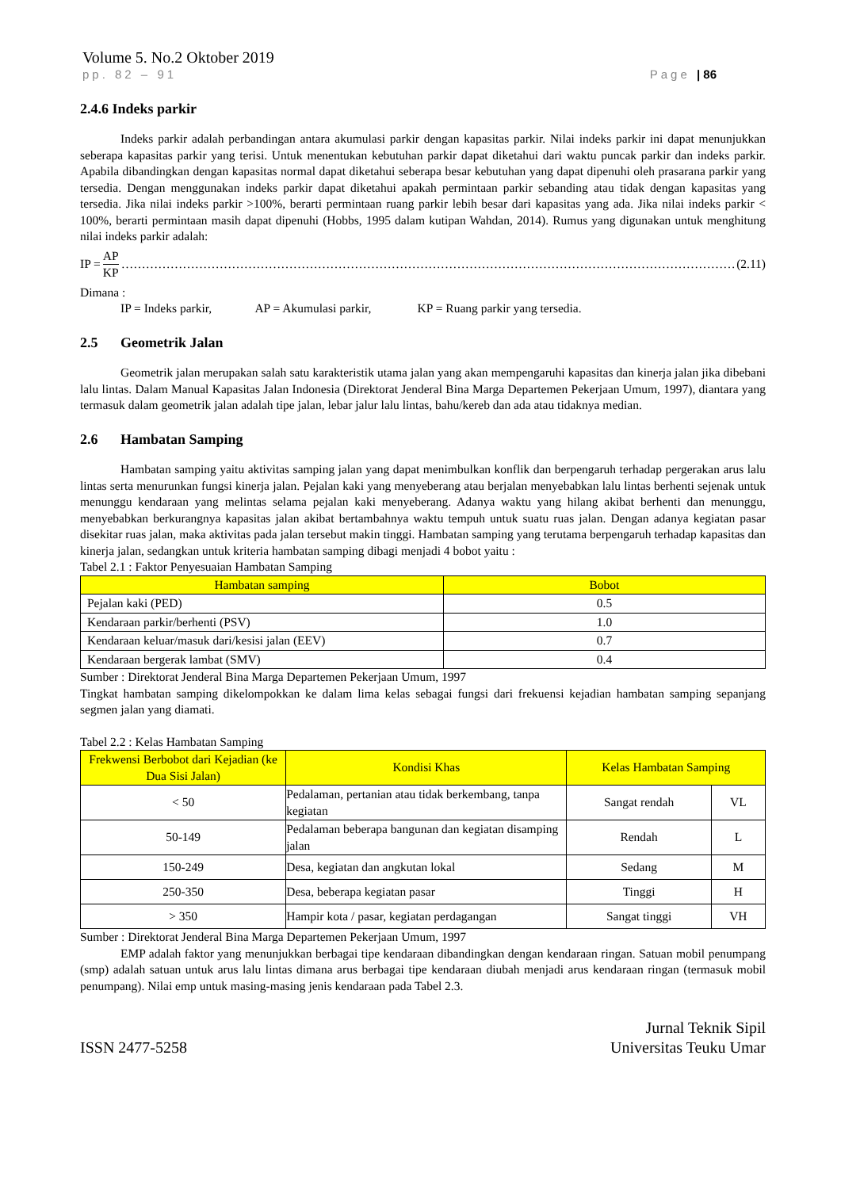Volume 5. No.2 Oktober 2019
pp. 82 – 91 Page | 86
2.4.6 Indeks parkir
Indeks parkir adalah perbandingan antara akumulasi parkir dengan kapasitas parkir. Nilai indeks parkir ini dapat menunjukkan seberapa kapasitas parkir yang terisi. Untuk menentukan kebutuhan parkir dapat diketahui dari waktu puncak parkir dan indeks parkir. Apabila dibandingkan dengan kapasitas normal dapat diketahui seberapa besar kebutuhan yang dapat dipenuhi oleh prasarana parkir yang tersedia. Dengan menggunakan indeks parkir dapat diketahui apakah permintaan parkir sebanding atau tidak dengan kapasitas yang tersedia. Jika nilai indeks parkir >100%, berarti permintaan ruang parkir lebih besar dari kapasitas yang ada. Jika nilai indeks parkir < 100%, berarti permintaan masih dapat dipenuhi (Hobbs, 1995 dalam kutipan Wahdan, 2014). Rumus yang digunakan untuk menghitung nilai indeks parkir adalah:
IP = AP KP …………………………………………………………………………………………………………………………………… (2.11)
Dimana :
IP = Indeks parkir, AP = Akumulasi parkir, KP = Ruang parkir yang tersedia.
2.5 Geometrik Jalan
Geometrik jalan merupakan salah satu karakteristik utama jalan yang akan mempengaruhi kapasitas dan kinerja jalan jika dibebani lalu lintas. Dalam Manual Kapasitas Jalan Indonesia (Direktorat Jenderal Bina Marga Departemen Pekerjaan Umum, 1997), diantara yang termasuk dalam geometrik jalan adalah tipe jalan, lebar jalur lalu lintas, bahu/kereb dan ada atau tidaknya median.
2.6 Hambatan Samping
Hambatan samping yaitu aktivitas samping jalan yang dapat menimbulkan konflik dan berpengaruh terhadap pergerakan arus lalu lintas serta menurunkan fungsi kinerja jalan. Pejalan kaki yang menyeberang atau berjalan menyebabkan lalu lintas berhenti sejenak untuk menunggu kendaraan yang melintas selama pejalan kaki menyeberang. Adanya waktu yang hilang akibat berhenti dan menunggu, menyebabkan berkurangnya kapasitas jalan akibat bertambahnya waktu tempuh untuk suatu ruas jalan. Dengan adanya kegiatan pasar disekitar ruas jalan, maka aktivitas pada jalan tersebut makin tinggi. Hambatan samping yang terutama berpengaruh terhadap kapasitas dan kinerja jalan, sedangkan untuk kriteria hambatan samping dibagi menjadi 4 bobot yaitu :
Tabel 2.1 : Faktor Penyesuaian Hambatan Samping
| Hambatan samping | Bobot |
| --- | --- |
| Pejalan kaki (PED) | 0.5 |
| Kendaraan parkir/berhenti (PSV) | 1.0 |
| Kendaraan keluar/masuk dari/kesisi jalan (EEV) | 0.7 |
| Kendaraan bergerak lambat (SMV) | 0.4 |
Sumber : Direktorat Jenderal Bina Marga Departemen Pekerjaan Umum, 1997
Tingkat hambatan samping dikelompokkan ke dalam lima kelas sebagai fungsi dari frekuensi kejadian hambatan samping sepanjang segmen jalan yang diamati.
Tabel 2.2 : Kelas Hambatan Samping
| Frekwensi Berbobot dari Kejadian (ke Dua Sisi Jalan) | Kondisi Khas | Kelas Hambatan Samping | |
| --- | --- | --- | --- |
| < 50 | Pedalaman, pertanian atau tidak berkembang, tanpa kegiatan | Sangat rendah | VL |
| 50-149 | Pedalaman beberapa bangunan dan kegiatan disamping jalan | Rendah | L |
| 150-249 | Desa, kegiatan dan angkutan lokal | Sedang | M |
| 250-350 | Desa, beberapa kegiatan pasar | Tinggi | H |
| > 350 | Hampir kota / pasar, kegiatan perdagangan | Sangat tinggi | VH |
Sumber : Direktorat Jenderal Bina Marga Departemen Pekerjaan Umum, 1997
EMP adalah faktor yang menunjukkan berbagai tipe kendaraan dibandingkan dengan kendaraan ringan. Satuan mobil penumpang (smp) adalah satuan untuk arus lalu lintas dimana arus berbagai tipe kendaraan diubah menjadi arus kendaraan ringan (termasuk mobil penumpang). Nilai emp untuk masing-masing jenis kendaraan pada Tabel 2.3.
ISSN 2477-5258 Jurnal Teknik Sipil
Universitas Teuku Umar